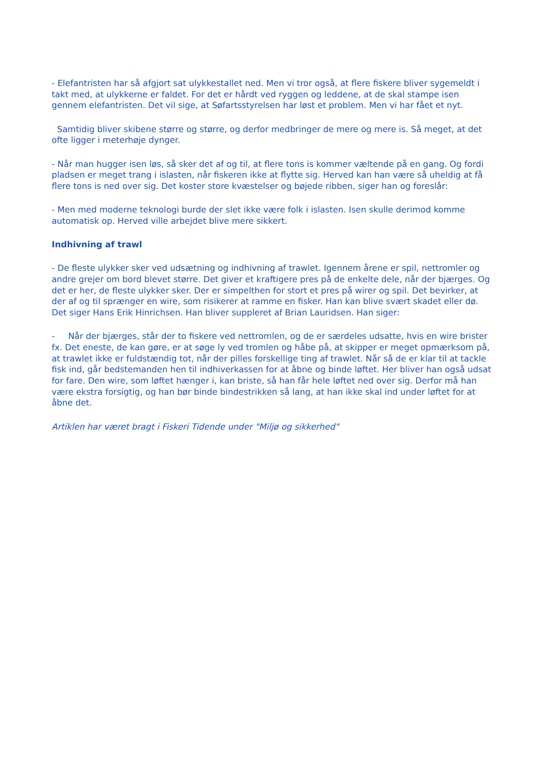- Elefantristen har så afgjort sat ulykkestallet ned. Men vi tror også, at flere fiskere bliver sygemeldt i takt med, at ulykkerne er faldet. For det er hårdt ved ryggen og leddene, at de skal stampe isen gennem elefantristen. Det vil sige, at Søfartsstyrelsen har løst et problem. Men vi har fået et nyt.
Samtidig bliver skibene større og større, og derfor medbringer de mere og mere is. Så meget, at det ofte ligger i meterhøje dynger.
- Når man hugger isen løs, så sker det af og til, at flere tons is kommer væltende på en gang. Og fordi pladsen er meget trang i islasten, når fiskeren ikke at flytte sig. Herved kan han være så uheldig at få flere tons is ned over sig. Det koster store kvæstelser og bøjede ribben, siger han og foreslår:
- Men med moderne teknologi burde der slet ikke være folk i islasten. Isen skulle derimod komme automatisk op. Herved ville arbejdet blive mere sikkert.
Indhivning af trawl
- De fleste ulykker sker ved udsætning og indhivning af trawlet. Igennem årene er spil, nettromler og andre grejer om bord blevet større. Det giver et kraftigere pres på de enkelte dele, når der bjærges. Og det er her, de fleste ulykker sker. Der er simpelthen for stort et pres på wirer og spil. Det bevirker, at der af og til sprænger en wire, som risikerer at ramme en fisker. Han kan blive svært skadet eller dø. Det siger Hans Erik Hinrichsen. Han bliver suppleret af Brian Lauridsen. Han siger:
- Når der bjærges, står der to fiskere ved nettromlen, og de er særdeles udsatte, hvis en wire brister fx. Det eneste, de kan gøre, er at søge ly ved tromlen og håbe på, at skipper er meget opmærksom på, at trawlet ikke er fuldstændig tot, når der pilles forskellige ting af trawlet. Når så de er klar til at tackle fisk ind, går bedstemanden hen til indhiverkassen for at åbne og binde løftet. Her bliver han også udsat for fare. Den wire, som løftet hænger i, kan briste, så han får hele løftet ned over sig. Derfor må han være ekstra forsigtig, og han bør binde bindestrikken så lang, at han ikke skal ind under løftet for at åbne det.
Artiklen har været bragt i Fiskeri Tidende under "Miljø og sikkerhed"